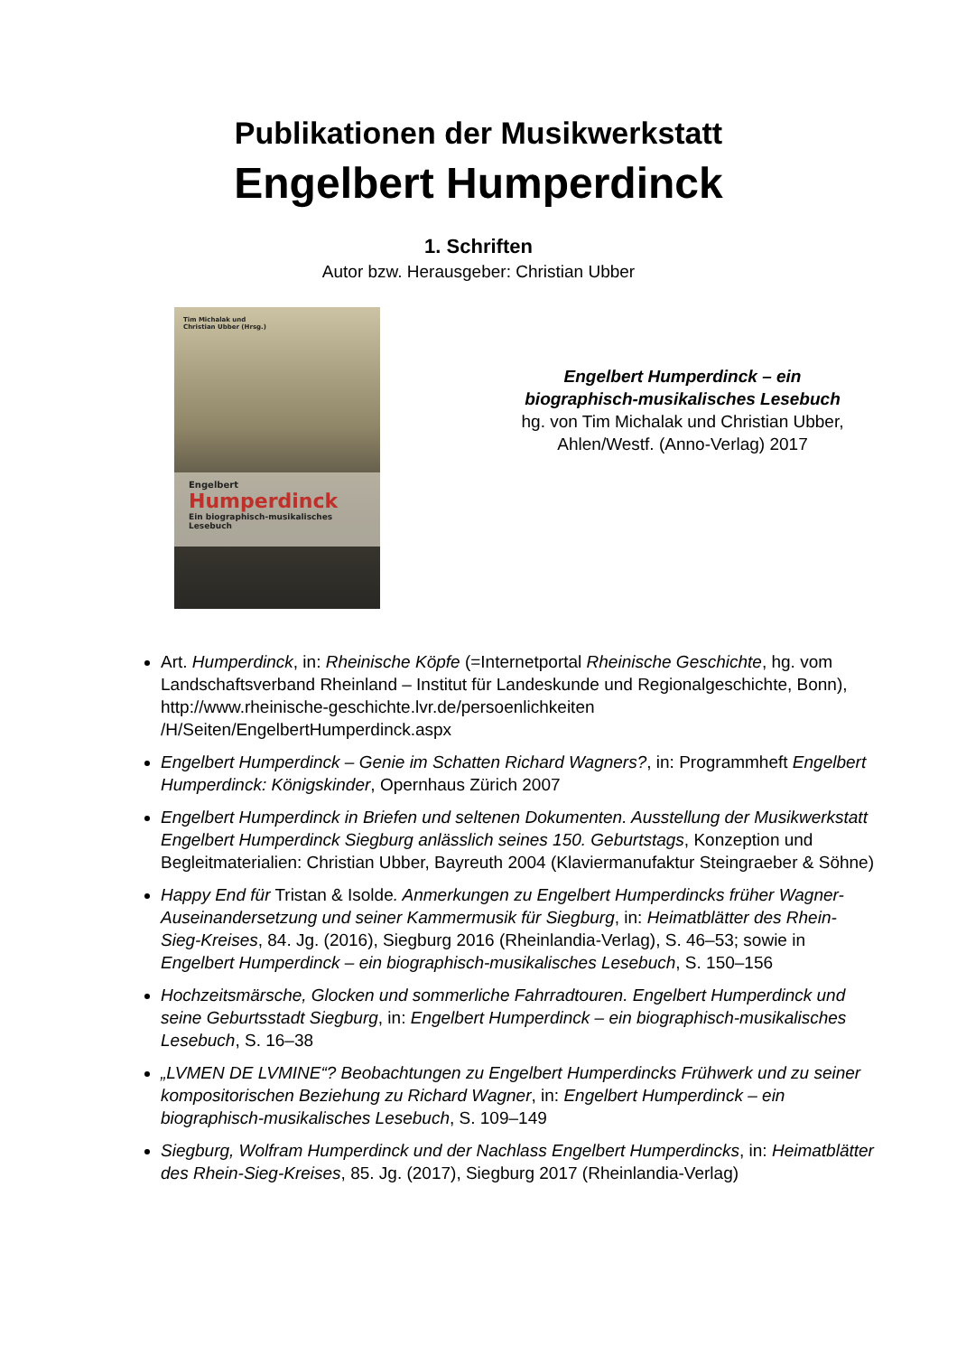Publikationen der Musikwerkstatt
Engelbert Humperdinck
1. Schriften
Autor bzw. Herausgeber: Christian Ubber
Tim Michalak und
Christian Ubber (Hrsg.)
Engelbert
Humperdinck
Ein biographisch-musikalisches Lesebuch
Engelbert Humperdinck – ein biographisch-musikalisches Lesebuch
hg. von Tim Michalak und Christian Ubber, Ahlen/Westf. (Anno-Verlag) 2017
Art. Humperdinck, in: Rheinische Köpfe (=Internetportal Rheinische Geschichte, hg. vom Landschaftsverband Rheinland – Institut für Landeskunde und Regionalgeschichte, Bonn), http://www.rheinische-geschichte.lvr.de/persoenlichkeiten /H/Seiten/EngelbertHumperdinck.aspx
Engelbert Humperdinck – Genie im Schatten Richard Wagners?, in: Programmheft Engelbert Humperdinck: Königskinder, Opernhaus Zürich 2007
Engelbert Humperdinck in Briefen und seltenen Dokumenten. Ausstellung der Musikwerkstatt Engelbert Humperdinck Siegburg anlässlich seines 150. Geburtstags, Konzeption und Begleitmaterialien: Christian Ubber, Bayreuth 2004 (Klaviermanufaktur Steingraeber & Söhne)
Happy End für Tristan & Isolde. Anmerkungen zu Engelbert Humperdincks früher Wagner-Auseinandersetzung und seiner Kammermusik für Siegburg, in: Heimatblätter des Rhein-Sieg-Kreises, 84. Jg. (2016), Siegburg 2016 (Rheinlandia-Verlag), S. 46–53; sowie in Engelbert Humperdinck – ein biographisch-musikalisches Lesebuch, S. 150–156
Hochzeitsmärsche, Glocken und sommerliche Fahrradtouren. Engelbert Humperdinck und seine Geburtsstadt Siegburg, in: Engelbert Humperdinck – ein biographisch-musikalisches Lesebuch, S. 16–38
„LVMEN DE LVMINE“? Beobachtungen zu Engelbert Humperdincks Frühwerk und zu seiner kompositorischen Beziehung zu Richard Wagner, in: Engelbert Humperdinck – ein biographisch-musikalisches Lesebuch, S. 109–149
Siegburg, Wolfram Humperdinck und der Nachlass Engelbert Humperdincks, in: Heimatblätter des Rhein-Sieg-Kreises, 85. Jg. (2017), Siegburg 2017 (Rheinlandia-Verlag)